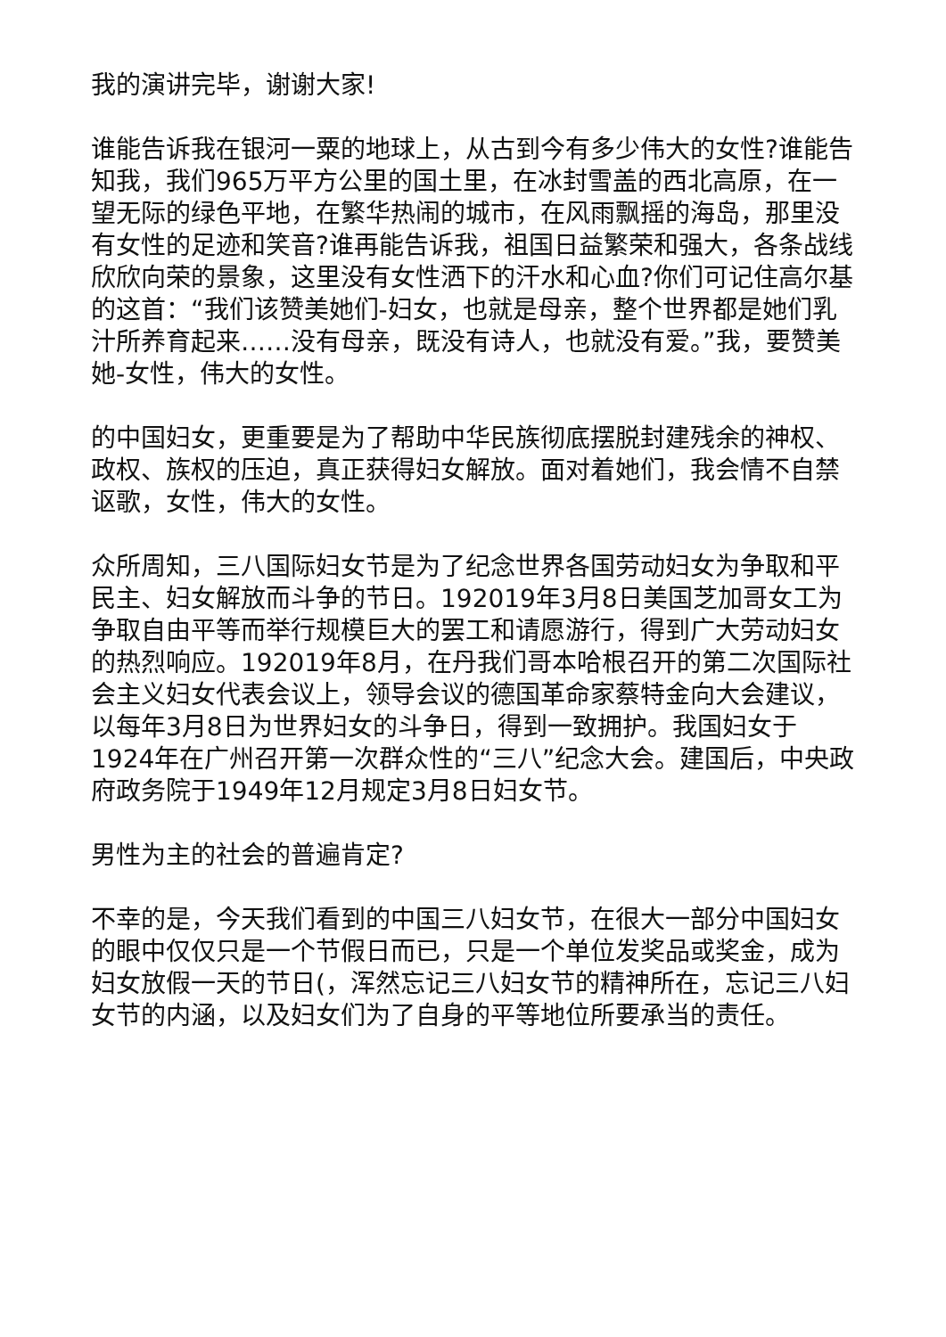我的演讲完毕，谢谢大家!
谁能告诉我在银河一粟的地球上，从古到今有多少伟大的女性?谁能告知我，我们965万平方公里的国土里，在冰封雪盖的西北高原，在一望无际的绿色平地，在繁华热闹的城市，在风雨飘摇的海岛，那里没有女性的足迹和笑音?谁再能告诉我，祖国日益繁荣和强大，各条战线欣欣向荣的景象，这里没有女性洒下的汗水和心血?你们可记住高尔基的这首：“我们该赞美她们-妇女，也就是母亲，整个世界都是她们乳汁所养育起来……没有母亲，既没有诗人，也就没有爱。”我，要赞美她-女性，伟大的女性。
的中国妇女，更重要是为了帮助中华民族彻底摆脱封建残余的神权、政权、族权的压迫，真正获得妇女解放。面对着她们，我会情不自禁讴歌，女性，伟大的女性。
众所周知，三八国际妇女节是为了纪念世界各国劳动妇女为争取和平民主、妇女解放而斗争的节日。192019年3月8日美国芝加哥女工为争取自由平等而举行规模巨大的罢工和请愿游行，得到广大劳动妇女的热烈响应。192019年8月，在丹我们哥本哈根召开的第二次国际社会主义妇女代表会议上，领导会议的德国革命家蔡特金向大会建议，以每年3月8日为世界妇女的斗争日，得到一致拥护。我国妇女于1924年在广州召开第一次群众性的“三八”纪念大会。建国后，中央政府政务院于1949年12月规定3月8日妇女节。
男性为主的社会的普遍肯定?
不幸的是，今天我们看到的中国三八妇女节，在很大一部分中国妇女的眼中仅仅只是一个节假日而已，只是一个单位发奖品或奖金，成为妇女放假一天的节日(，浑然忘记三八妇女节的精神所在，忘记三八妇女节的内涵，以及妇女们为了自身的平等地位所要承当的责任。